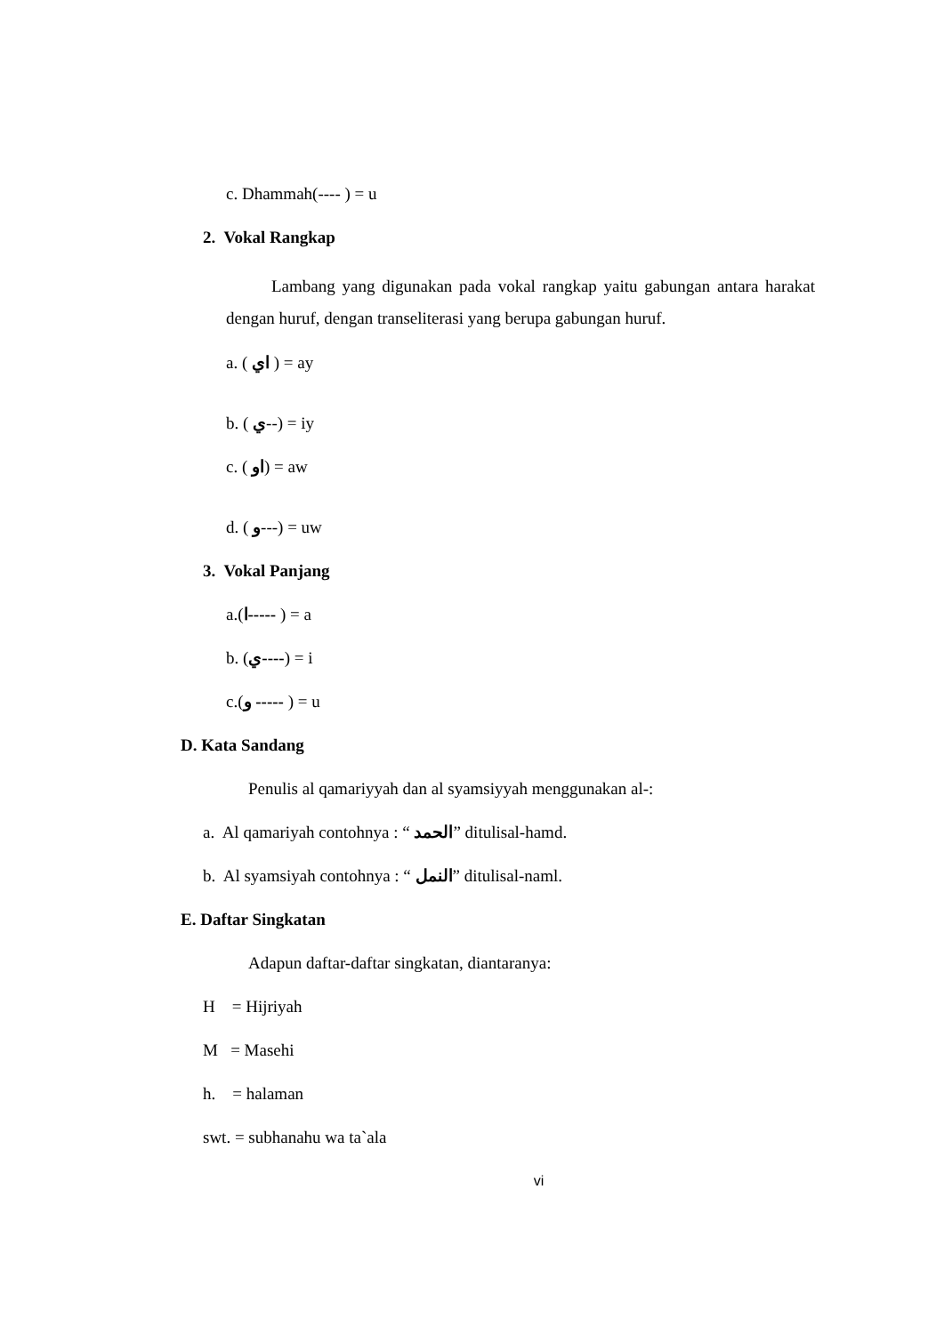c. Dhammah(---- ) = u
2. Vokal Rangkap
Lambang yang digunakan pada vokal rangkap yaitu gabungan antara harakat dengan huruf, dengan transeliterasi yang berupa gabungan huruf.
a. ( اي ) = ay
b. ( ي--) = iy
c. ( او) = aw
d. ( و---) = uw
3. Vokal Panjang
a.(ا----- ) = a
b. (ي----) = i
c.(و ----- ) = u
D. Kata Sandang
Penulis al qamariyyah dan al syamsiyyah menggunakan al-:
a. Al qamariyah contohnya : “ الحمد” ditulisal-hamd.
b. Al syamsiyah contohnya : “ النمل” ditulisal-naml.
E. Daftar Singkatan
Adapun daftar-daftar singkatan, diantaranya:
H = Hijriyah
M = Masehi
h. = halaman
swt. = subhanahu wa ta`ala
vi